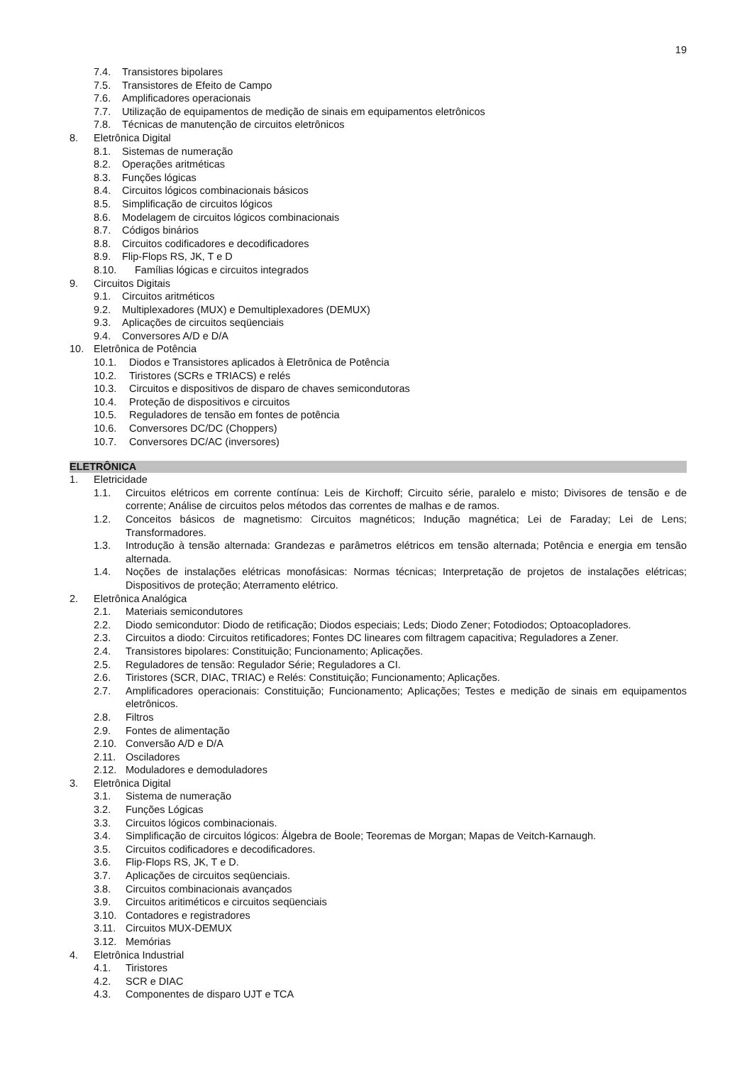19
7.4. Transistores bipolares
7.5. Transistores de Efeito de Campo
7.6. Amplificadores operacionais
7.7. Utilização de equipamentos de medição de sinais em equipamentos eletrônicos
7.8. Técnicas de manutenção de circuitos eletrônicos
8. Eletrônica Digital
8.1. Sistemas de numeração
8.2. Operações aritméticas
8.3. Funções lógicas
8.4. Circuitos lógicos combinacionais básicos
8.5. Simplificação de circuitos lógicos
8.6. Modelagem de circuitos lógicos combinacionais
8.7. Códigos binários
8.8. Circuitos codificadores e decodificadores
8.9. Flip-Flops RS, JK, T e D
8.10. Famílias lógicas e circuitos integrados
9. Circuitos Digitais
9.1. Circuitos aritméticos
9.2. Multiplexadores (MUX) e Demultiplexadores (DEMUX)
9.3. Aplicações de circuitos seqüenciais
9.4. Conversores A/D e D/A
10. Eletrônica de Potência
10.1. Diodos e Transistores aplicados à Eletrônica de Potência
10.2. Tiristores (SCRs e TRIACS) e relés
10.3. Circuitos e dispositivos de disparo de chaves semicondutoras
10.4. Proteção de dispositivos e circuitos
10.5. Reguladores de tensão em fontes de potência
10.6. Conversores DC/DC (Choppers)
10.7. Conversores DC/AC (inversores)
ELETRÔNICA
1. Eletricidade
1.1. Circuitos elétricos em corrente contínua: Leis de Kirchoff; Circuito série, paralelo e misto; Divisores de tensão e de corrente; Análise de circuitos pelos métodos das correntes de malhas e de ramos.
1.2. Conceitos básicos de magnetismo: Circuitos magnéticos; Indução magnética; Lei de Faraday; Lei de Lens; Transformadores.
1.3. Introdução à tensão alternada: Grandezas e parâmetros elétricos em tensão alternada; Potência e energia em tensão alternada.
1.4. Noções de instalações elétricas monofásicas: Normas técnicas; Interpretação de projetos de instalações elétricas; Dispositivos de proteção; Aterramento elétrico.
2. Eletrônica Analógica
2.1. Materiais semicondutores
2.2. Diodo semicondutor: Diodo de retificação; Diodos especiais; Leds; Diodo Zener; Fotodiodos; Optoacopladores.
2.3. Circuitos a diodo: Circuitos retificadores; Fontes DC lineares com filtragem capacitiva; Reguladores a Zener.
2.4. Transistores bipolares: Constituição; Funcionamento; Aplicações.
2.5. Reguladores de tensão: Regulador Série; Reguladores a CI.
2.6. Tiristores (SCR, DIAC, TRIAC) e Relés: Constituição; Funcionamento; Aplicações.
2.7. Amplificadores operacionais: Constituição; Funcionamento; Aplicações; Testes e medição de sinais em equipamentos eletrônicos.
2.8. Filtros
2.9. Fontes de alimentação
2.10. Conversão A/D e D/A
2.11. Osciladores
2.12. Moduladores e demoduladores
3. Eletrônica Digital
3.1. Sistema de numeração
3.2. Funções Lógicas
3.3. Circuitos lógicos combinacionais.
3.4. Simplificação de circuitos lógicos: Álgebra de Boole; Teoremas de Morgan; Mapas de Veitch-Karnaugh.
3.5. Circuitos codificadores e decodificadores.
3.6. Flip-Flops RS, JK, T e D.
3.7. Aplicações de circuitos seqüenciais.
3.8. Circuitos combinacionais avançados
3.9. Circuitos aritiméticos e circuitos seqüenciais
3.10. Contadores e registradores
3.11. Circuitos MUX-DEMUX
3.12. Memórias
4. Eletrônica Industrial
4.1. Tiristores
4.2. SCR e DIAC
4.3. Componentes de disparo UJT e TCA